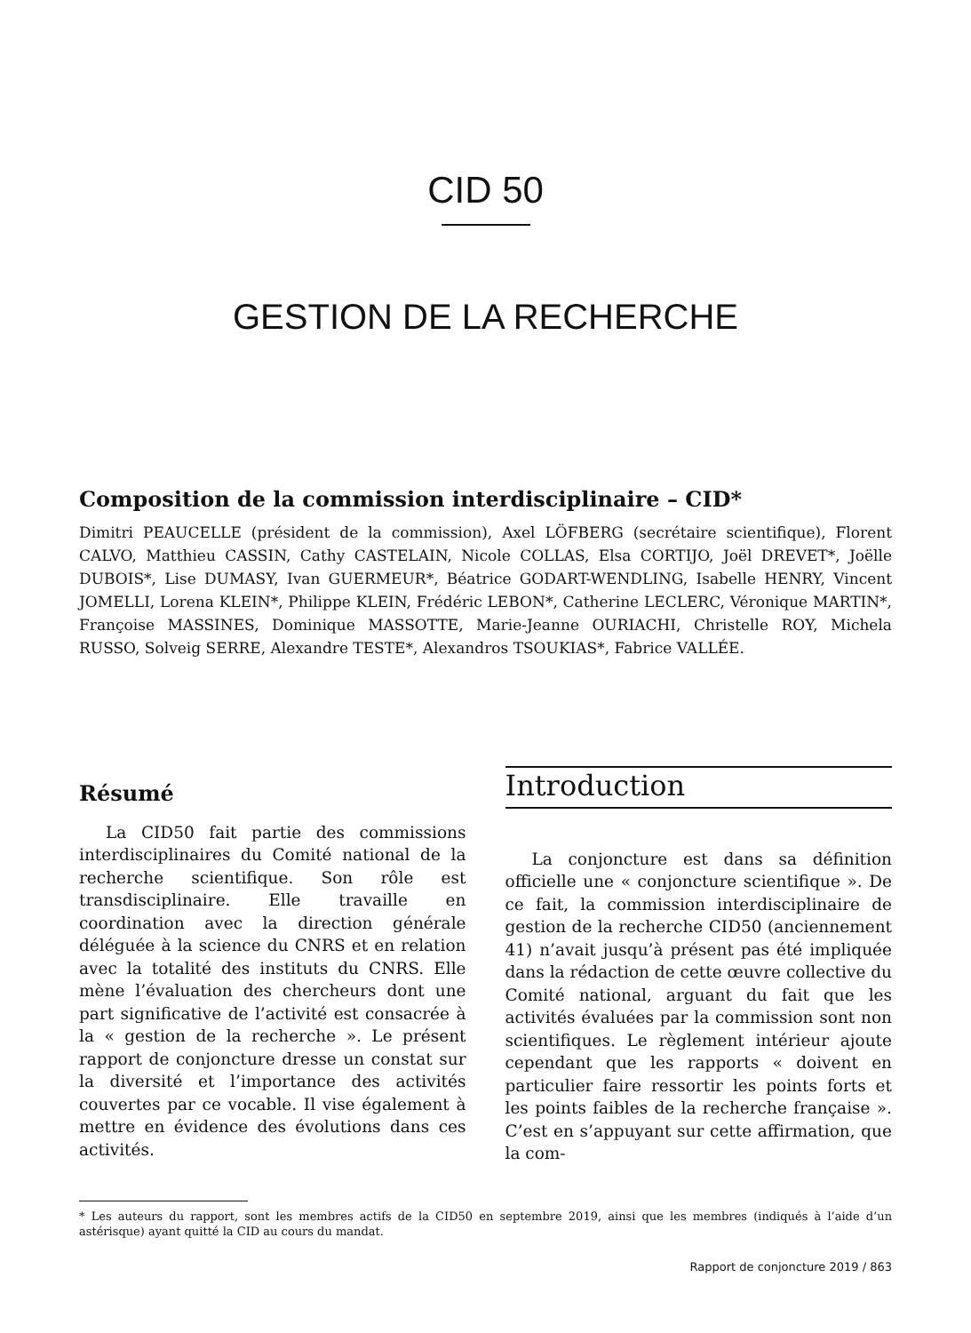CID 50
GESTION DE LA RECHERCHE
Composition de la commission interdisciplinaire – CID*
Dimitri PEAUCELLE (président de la commission), Axel LÖFBERG (secrétaire scientifique), Florent CALVO, Matthieu CASSIN, Cathy CASTELAIN, Nicole COLLAS, Elsa CORTIJO, Joël DREVET*, Joëlle DUBOIS*, Lise DUMASY, Ivan GUERMEUR*, Béatrice GODART-WENDLING, Isabelle HENRY, Vincent JOMELLI, Lorena KLEIN*, Philippe KLEIN, Frédéric LEBON*, Catherine LECLERC, Véronique MARTIN*, Françoise MASSINES, Dominique MASSOTTE, Marie-Jeanne OURIACHI, Christelle ROY, Michela RUSSO, Solveig SERRE, Alexandre TESTE*, Alexandros TSOUKIAS*, Fabrice VALLÉE.
Résumé
La CID50 fait partie des commissions interdisciplinaires du Comité national de la recherche scientifique. Son rôle est transdisciplinaire. Elle travaille en coordination avec la direction générale déléguée à la science du CNRS et en relation avec la totalité des instituts du CNRS. Elle mène l’évaluation des chercheurs dont une part significative de l’activité est consacrée à la « gestion de la recherche ». Le présent rapport de conjoncture dresse un constat sur la diversité et l’importance des activités couvertes par ce vocable. Il vise également à mettre en évidence des évolutions dans ces activités.
Introduction
La conjoncture est dans sa définition officielle une « conjoncture scientifique ». De ce fait, la commission interdisciplinaire de gestion de la recherche CID50 (anciennement 41) n’avait jusqu’à présent pas été impliquée dans la rédaction de cette œuvre collective du Comité national, arguant du fait que les activités évaluées par la commission sont non scientifiques. Le règlement intérieur ajoute cependant que les rapports « doivent en particulier faire ressortir les points forts et les points faibles de la recherche française ». C’est en s’appuyant sur cette affirmation, que la com-
* Les auteurs du rapport, sont les membres actifs de la CID50 en septembre 2019, ainsi que les membres (indiqués à l’aide d’un astérisque) ayant quitté la CID au cours du mandat.
Rapport de conjoncture 2019 / 863